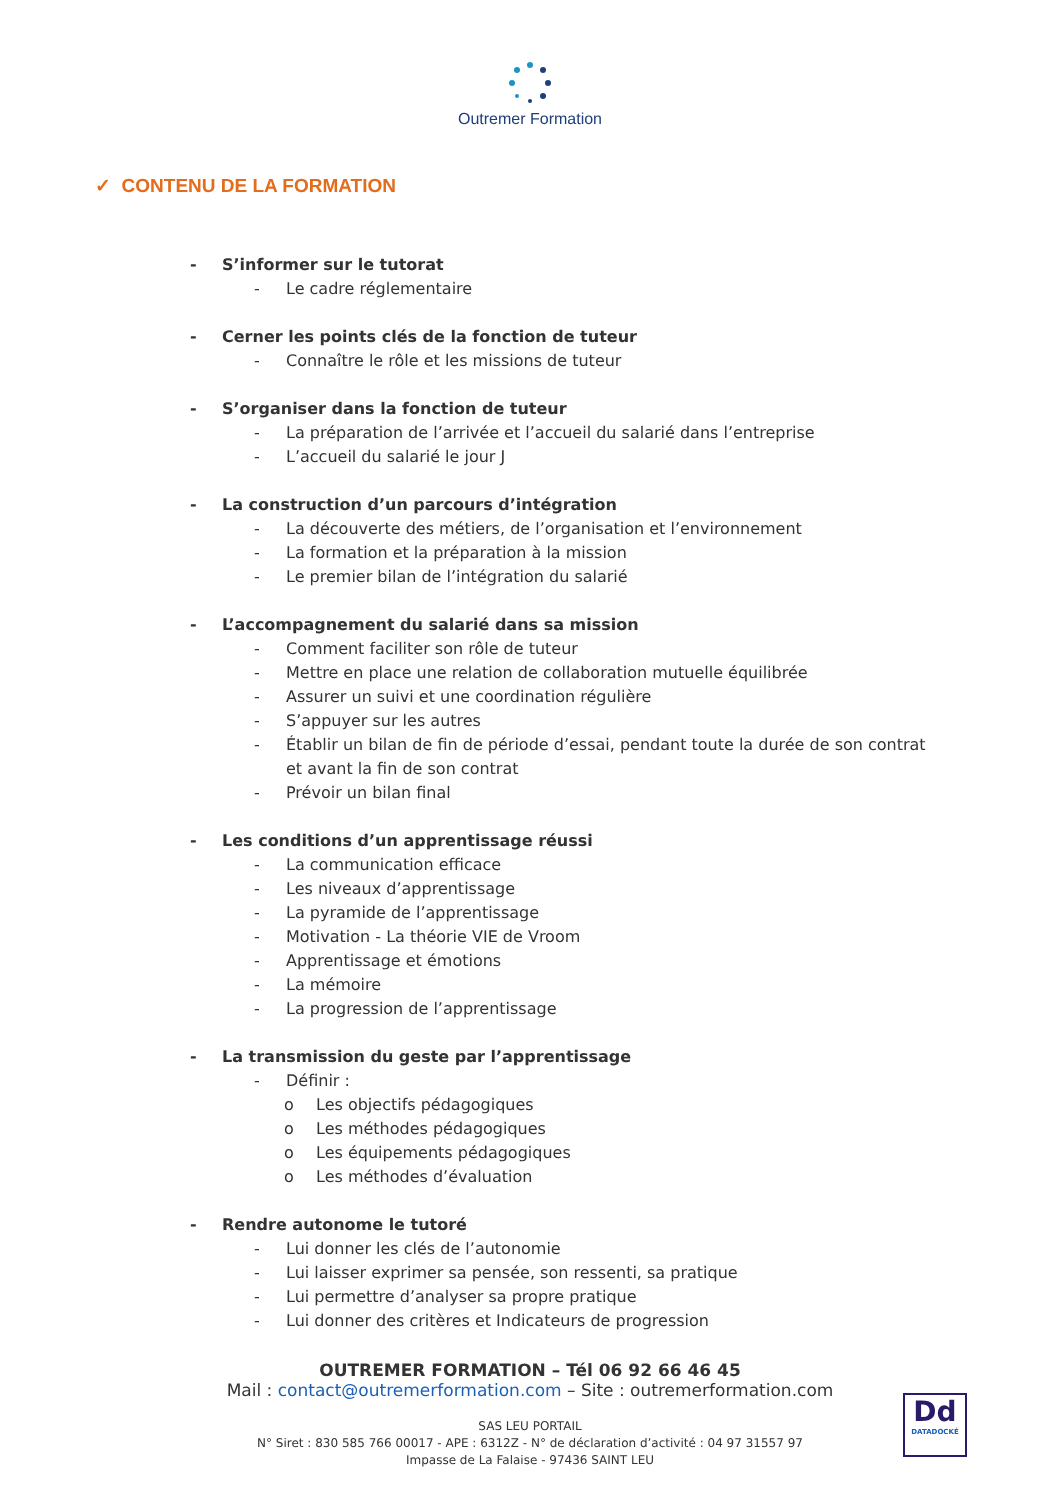Outremer Formation
✓ CONTENU DE LA FORMATION
- S’informer sur le tutorat
- Le cadre réglementaire
- Cerner les points clés de la fonction de tuteur
- Connaître le rôle et les missions de tuteur
- S’organiser dans la fonction de tuteur
- La préparation de l’arrivée et l’accueil du salarié dans l’entreprise
- L’accueil du salarié le jour J
- La construction d’un parcours d’intégration
- La découverte des métiers, de l’organisation et l’environnement
- La formation et la préparation à la mission
- Le premier bilan de l’intégration du salarié
- L’accompagnement du salarié dans sa mission
- Comment faciliter son rôle de tuteur
- Mettre en place une relation de collaboration mutuelle équilibrée
- Assurer un suivi et une coordination régulière
- S’appuyer sur les autres
- Établir un bilan de fin de période d’essai, pendant toute la durée de son contrat
et avant la fin de son contrat
- Prévoir un bilan final
- Les conditions d’un apprentissage réussi
- La communication efficace
- Les niveaux d’apprentissage
- La pyramide de l’apprentissage
- Motivation - La théorie VIE de Vroom
- Apprentissage et émotions
- La mémoire
- La progression de l’apprentissage
- La transmission du geste par l’apprentissage
- Définir :
o Les objectifs pédagogiques
o Les méthodes pédagogiques
o Les équipements pédagogiques
o Les méthodes d’évaluation
- Rendre autonome le tutoré
- Lui donner les clés de l’autonomie
- Lui laisser exprimer sa pensée, son ressenti, sa pratique
- Lui permettre d’analyser sa propre pratique
- Lui donner des critères et Indicateurs de progression
OUTREMER FORMATION – Tél 06 92 66 46 45
Mail : contact@outremerformation.com – Site : outremerformation.com
SAS LEU PORTAIL
N° Siret : 830 585 766 00017 - APE : 6312Z - N° de déclaration d’activité : 04 97 31557 97
Impasse de La Falaise - 97436 SAINT LEU
Dd
DATADOCKÉ